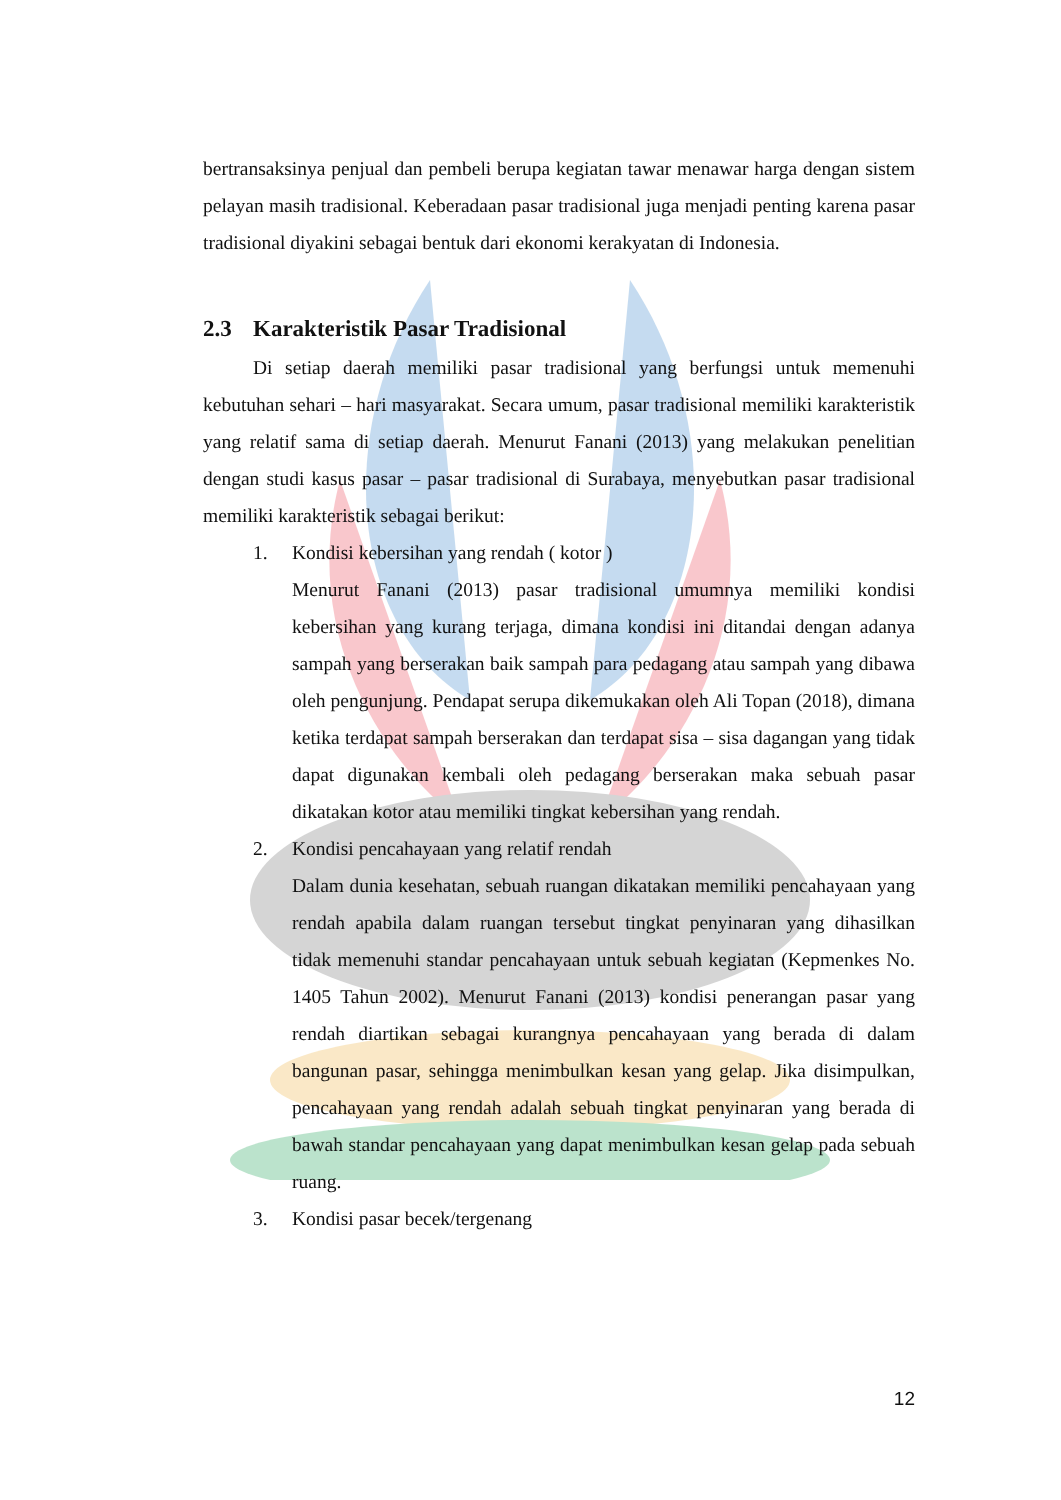bertransaksinya penjual dan pembeli berupa kegiatan tawar menawar harga dengan sistem pelayan masih tradisional. Keberadaan pasar tradisional juga menjadi penting karena pasar tradisional diyakini sebagai bentuk dari ekonomi kerakyatan di Indonesia.
2.3 Karakteristik Pasar Tradisional
Di setiap daerah memiliki pasar tradisional yang berfungsi untuk memenuhi kebutuhan sehari – hari masyarakat. Secara umum, pasar tradisional memiliki karakteristik yang relatif sama di setiap daerah. Menurut Fanani (2013) yang melakukan penelitian dengan studi kasus pasar – pasar tradisional di Surabaya, menyebutkan pasar tradisional memiliki karakteristik sebagai berikut:
1. Kondisi kebersihan yang rendah ( kotor )
Menurut Fanani (2013) pasar tradisional umumnya memiliki kondisi kebersihan yang kurang terjaga, dimana kondisi ini ditandai dengan adanya sampah yang berserakan baik sampah para pedagang atau sampah yang dibawa oleh pengunjung. Pendapat serupa dikemukakan oleh Ali Topan (2018), dimana ketika terdapat sampah berserakan dan terdapat sisa – sisa dagangan yang tidak dapat digunakan kembali oleh pedagang berserakan maka sebuah pasar dikatakan kotor atau memiliki tingkat kebersihan yang rendah.
2. Kondisi pencahayaan yang relatif rendah
Dalam dunia kesehatan, sebuah ruangan dikatakan memiliki pencahayaan yang rendah apabila dalam ruangan tersebut tingkat penyinaran yang dihasilkan tidak memenuhi standar pencahayaan untuk sebuah kegiatan (Kepmenkes No. 1405 Tahun 2002). Menurut Fanani (2013) kondisi penerangan pasar yang rendah diartikan sebagai kurangnya pencahayaan yang berada di dalam bangunan pasar, sehingga menimbulkan kesan yang gelap. Jika disimpulkan, pencahayaan yang rendah adalah sebuah tingkat penyinaran yang berada di bawah standar pencahayaan yang dapat menimbulkan kesan gelap pada sebuah ruang.
3. Kondisi pasar becek/tergenang
12